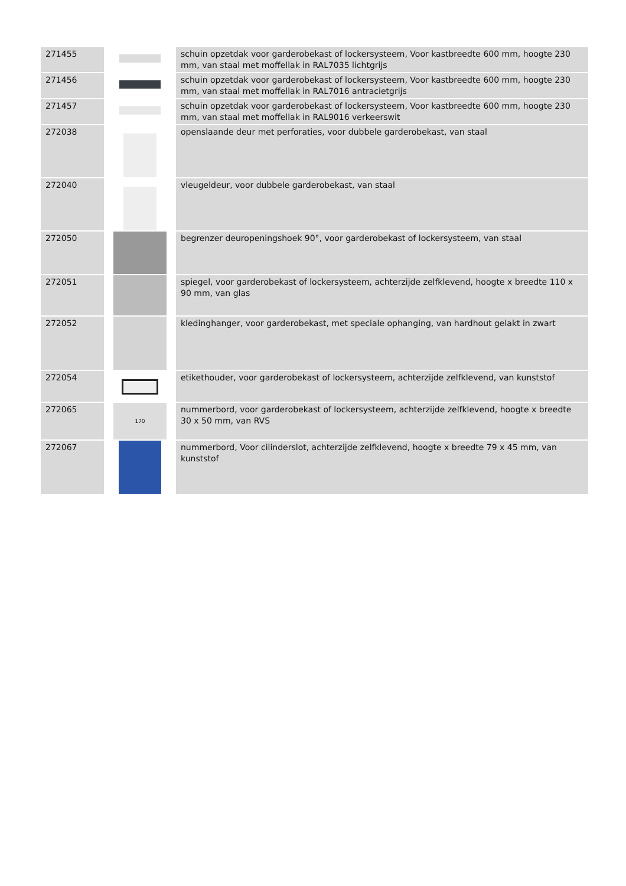| 271455 | | schuin opzetdak voor garderobekast of lockersysteem, Voor kastbreedte 600 mm, hoogte 230 mm, van staal met moffellak in RAL7035 lichtgrijs |
| 271456 | | schuin opzetdak voor garderobekast of lockersysteem, Voor kastbreedte 600 mm, hoogte 230 mm, van staal met moffellak in RAL7016 antracietgrijs |
| 271457 | | schuin opzetdak voor garderobekast of lockersysteem, Voor kastbreedte 600 mm, hoogte 230 mm, van staal met moffellak in RAL9016 verkeerswit |
| 272038 | | openslaande deur met perforaties, voor dubbele garderobekast, van staal |
| 272040 | | vleugeldeur, voor dubbele garderobekast, van staal |
| 272050 | | begrenzer deuropeningshoek 90°, voor garderobekast of lockersysteem, van staal |
| 272051 | | spiegel, voor garderobekast of lockersysteem, achterzijde zelfklevend, hoogte x breedte 110 x 90 mm, van glas |
| 272052 | | kledinghanger, voor garderobekast, met speciale ophanging, van hardhout gelakt in zwart |
| 272054 | | etikethouder, voor garderobekast of lockersysteem, achterzijde zelfklevend, van kunststof |
| 272065 | 170 | nummerbord, voor garderobekast of lockersysteem, achterzijde zelfklevend, hoogte x breedte 30 x 50 mm, van RVS |
| 272067 | | nummerbord, Voor cilinderslot, achterzijde zelfklevend, hoogte x breedte 79 x 45 mm, van kunststof |